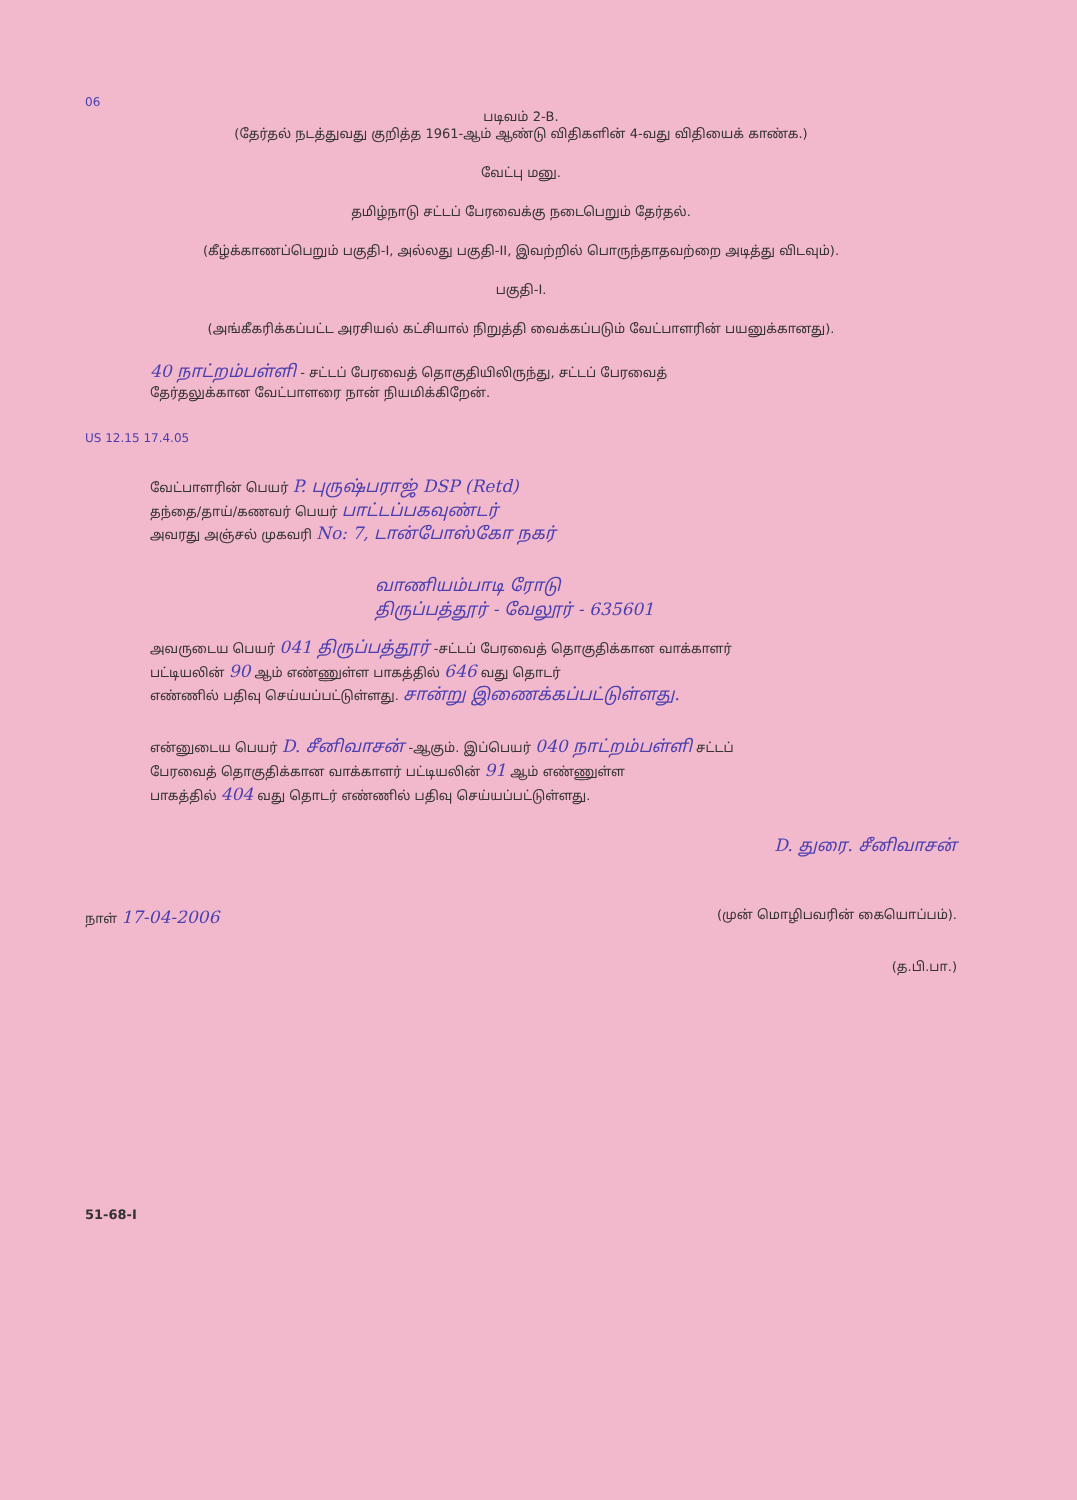06
படிவம் 2-B.
(தேர்தல் நடத்துவது குறித்த 1961-ஆம் ஆண்டு விதிகளின் 4-வது விதியைக் காண்க.)
வேட்பு மனு.
தமிழ்நாடு சட்டப் பேரவைக்கு நடைபெறும் தேர்தல்.
(கீழ்க்காணப்பெறும் பகுதி-I, அல்லது பகுதி-II, இவற்றில் பொருந்தாதவற்றை அடித்து விடவும்).
பகுதி-I.
(அங்கீகரிக்கப்பட்ட அரசியல் கட்சியால் நிறுத்தி வைக்கப்படும் வேட்பாளரின் பயனுக்கானது).
40 நாட்றம்பள்ளி - சட்டப் பேரவைத் தொகுதியிலிருந்து, சட்டப் பேரவைத்
தேர்தலுக்கான வேட்பாளரை நான் நியமிக்கிறேன்.
US 12.15 17.4.05
வேட்பாளரின் பெயர் P. புருஷ்பராஜ் DSP (Retd)
தந்தை/தாய்/கணவர் பெயர் பாட்டப்பகவுண்டர்
அவரது அஞ்சல் முகவரி No: 7, டான்போஸ்கோ நகர்
வாணியம்பாடி ரோடு
திருப்பத்தூர் - வேலூர் - 635601
அவருடைய பெயர் 041 திருப்பத்தூர் -சட்டப் பேரவைத் தொகுதிக்கான வாக்காளர்
பட்டியலின் 90 ஆம் எண்ணுள்ள பாகத்தில் 646 வது தொடர்
எண்ணில் பதிவு செய்யப்பட்டுள்ளது. சான்று இணைக்கப்பட்டுள்ளது.
என்னுடைய பெயர் D. சீனிவாசன் -ஆகும். இப்பெயர் 040 நாட்றம்பள்ளி சட்டப்
பேரவைத் தொகுதிக்கான வாக்காளர் பட்டியலின் 91 ஆம் எண்ணுள்ள
பாகத்தில் 404 வது தொடர் எண்ணில் பதிவு செய்யப்பட்டுள்ளது.
D. துரை. சீனிவாசன்
நாள் 17-04-2006 (முன் மொழிபவரின் கையொப்பம்).
(த.பி.பா.)
51-68-I